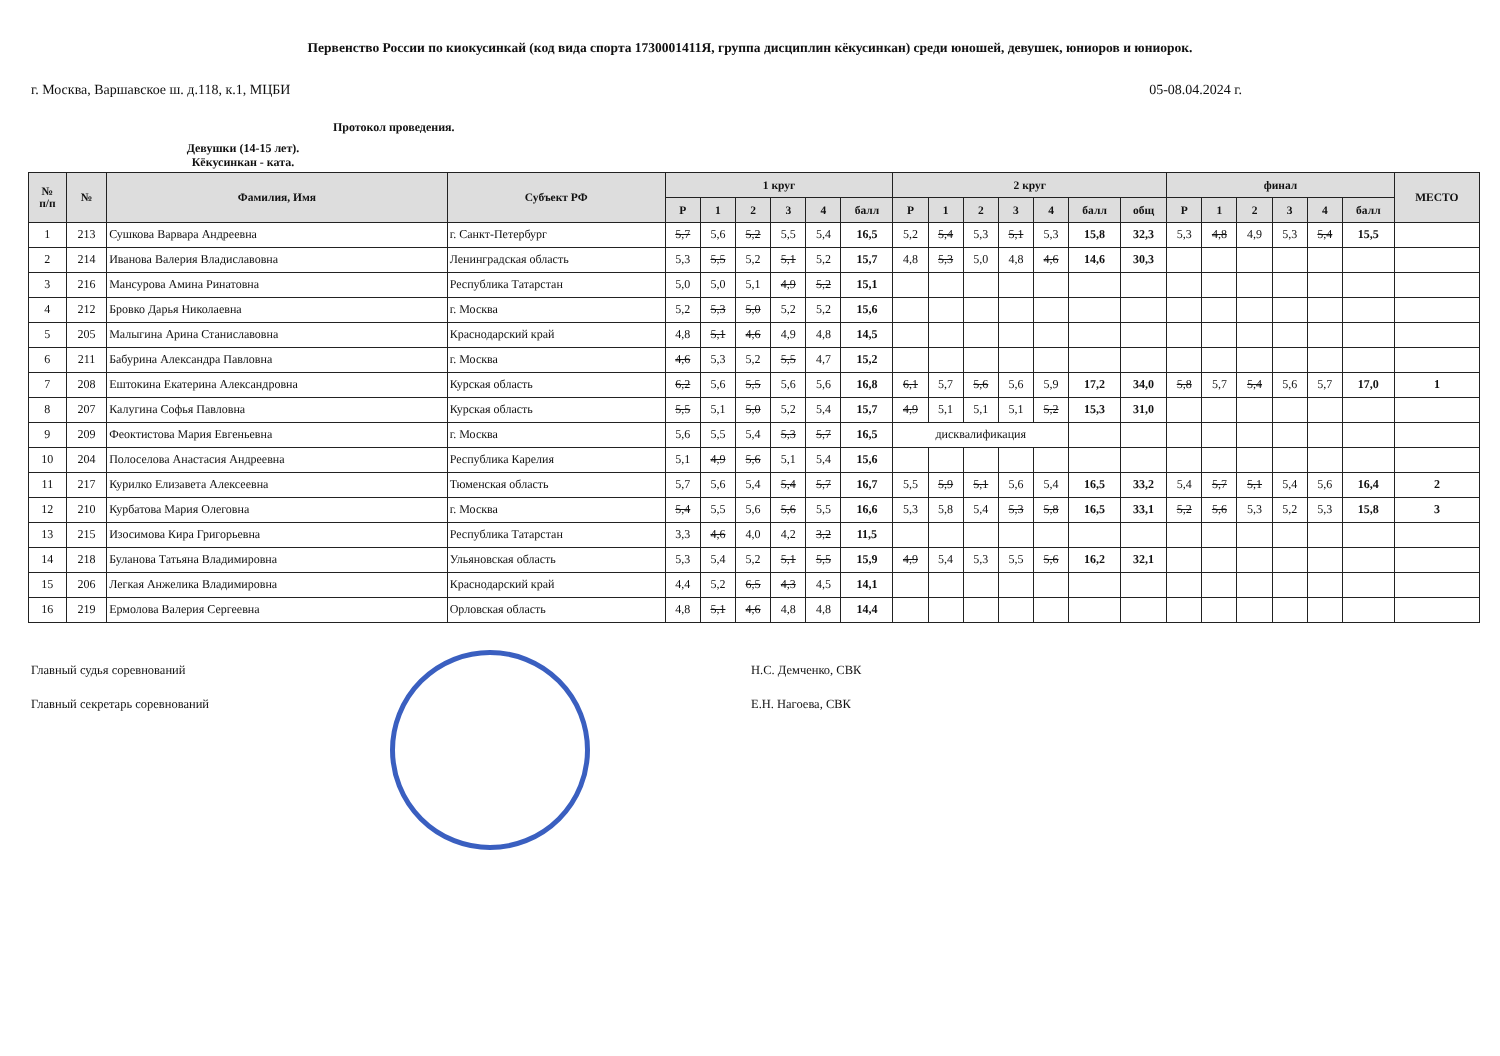Первенство России по киокусинкай (код вида спорта 1730001411Я, группа дисциплин кёкусинкан) среди юношей, девушек, юниоров и юниорок.
г. Москва, Варшавское ш. д.118, к.1, МЦБИ 05-08.04.2024 г.
Протокол проведения.
Девушки (14-15 лет).
Кёкусинкан - ката.
| № п/п | № | Фамилия, Имя | Субъект РФ | 1 круг | | | | | | 2 круг | | | | | | | финал | | | | | | МЕСТО |
| --- | --- | --- | --- | --- | --- | --- | --- | --- | --- | --- | --- | --- | --- | --- | --- | --- | --- | --- | --- | --- | --- | --- | --- |
| | | | | Р | 1 | 2 | 3 | 4 | балл | Р | 1 | 2 | 3 | 4 | балл | общ | Р | 1 | 2 | 3 | 4 | балл | |
| 1 | 213 | Сушкова Варвара Андреевна | г. Санкт-Петербург | 5,7 | 5,6 | 5,2 | 5,5 | 5,4 | 16,5 | 5,2 | 5,4 | 5,3 | 5,1 | 5,3 | 15,8 | 32,3 | 5,3 | 4,8 | 4,9 | 5,3 | 5,4 | 15,5 | |
| 2 | 214 | Иванова Валерия Владиславовна | Ленинградская область | 5,3 | 5,5 | 5,2 | 5,1 | 5,2 | 15,7 | 4,8 | 5,3 | 5,0 | 4,8 | 4,6 | 14,6 | 30,3 | | | | | | | |
| 3 | 216 | Мансурова Амина Ринатовна | Республика Татарстан | 5,0 | 5,0 | 5,1 | 4,9 | 5,2 | 15,1 | | | | | | | | | | | | | | |
| 4 | 212 | Бровко Дарья Николаевна | г. Москва | 5,2 | 5,3 | 5,0 | 5,2 | 5,2 | 15,6 | | | | | | | | | | | | | | |
| 5 | 205 | Малыгина Арина Станиславовна | Краснодарский край | 4,8 | 5,1 | 4,6 | 4,9 | 4,8 | 14,5 | | | | | | | | | | | | | | |
| 6 | 211 | Бабурина Александра Павловна | г. Москва | 4,6 | 5,3 | 5,2 | 5,5 | 4,7 | 15,2 | | | | | | | | | | | | | | |
| 7 | 208 | Ештокина Екатерина Александровна | Курская область | 6,2 | 5,6 | 5,5 | 5,6 | 5,6 | 16,8 | 6,1 | 5,7 | 5,6 | 5,6 | 5,9 | 17,2 | 34,0 | 5,8 | 5,7 | 5,4 | 5,6 | 5,7 | 17,0 | 1 |
| 8 | 207 | Калугина Софья Павловна | Курская область | 5,5 | 5,1 | 5,0 | 5,2 | 5,4 | 15,7 | 4,9 | 5,1 | 5,1 | 5,1 | 5,2 | 15,3 | 31,0 | | | | | | | |
| 9 | 209 | Феоктистова Мария Евгеньевна | г. Москва | 5,6 | 5,5 | 5,4 | 5,3 | 5,7 | 16,5 | дисквалификация | | | | | | | | | | | | | |
| 10 | 204 | Полоселова Анастасия Андреевна | Республика Карелия | 5,1 | 4,9 | 5,6 | 5,1 | 5,4 | 15,6 | | | | | | | | | | | | | | |
| 11 | 217 | Курилко Елизавета Алексеевна | Тюменская область | 5,7 | 5,6 | 5,4 | 5,4 | 5,7 | 16,7 | 5,5 | 5,9 | 5,1 | 5,6 | 5,4 | 16,5 | 33,2 | 5,4 | 5,7 | 5,1 | 5,4 | 5,6 | 16,4 | 2 |
| 12 | 210 | Курбатова Мария Олеговна | г. Москва | 5,4 | 5,5 | 5,6 | 5,6 | 5,5 | 16,6 | 5,3 | 5,8 | 5,4 | 5,3 | 5,8 | 16,5 | 33,1 | 5,2 | 5,6 | 5,3 | 5,2 | 5,3 | 15,8 | 3 |
| 13 | 215 | Изосимова Кира Григорьевна | Республика Татарстан | 3,3 | 4,6 | 4,0 | 4,2 | 3,2 | 11,5 | | | | | | | | | | | | | | |
| 14 | 218 | Буланова Татьяна Владимировна | Ульяновская область | 5,3 | 5,4 | 5,2 | 5,1 | 5,5 | 15,9 | 4,9 | 5,4 | 5,3 | 5,5 | 5,6 | 16,2 | 32,1 | | | | | | | |
| 15 | 206 | Легкая Анжелика Владимировна | Краснодарский край | 4,4 | 5,2 | 6,5 | 4,3 | 4,5 | 14,1 | | | | | | | | | | | | | | |
| 16 | 219 | Ермолова Валерия Сергеевна | Орловская область | 4,8 | 5,1 | 4,6 | 4,8 | 4,8 | 14,4 | | | | | | | | | | | | | | |
Главный судья соревнований
Главный секретарь соревнований
Н.С. Демченко, СВК
Е.Н. Нагоева, СВК